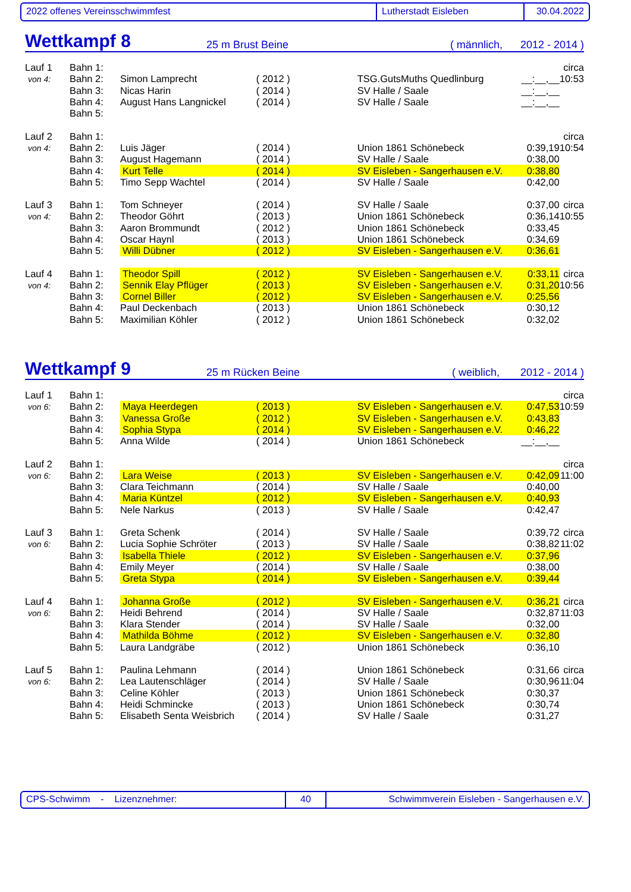2022 offenes Vereinsschwimmfest Lutherstadt Eisleben 30.04.2022
Wettkampf 8
25 m Brust Beine ( männlich, 2012 - 2014 )
| Lauf 1 | Bahn 1: | | | | | circa |
| von 4: | Bahn 2: | Simon Lamprecht | ( 2012 ) | TSG.GutsMuths Quedlinburg | __:__,__ | 10:53 |
| | Bahn 3: | Nicas Harin | ( 2014 ) | SV Halle / Saale | __:__,__ | |
| | Bahn 4: | August Hans Langnickel | ( 2014 ) | SV Halle / Saale | __:__,__ | |
| | Bahn 5: | | | | | |
| Lauf 2 | Bahn 1: | | | | | circa |
| von 4: | Bahn 2: | Luis Jäger | ( 2014 ) | Union 1861 Schönebeck | 0:39,19 | 10:54 |
| | Bahn 3: | August Hagemann | ( 2014 ) | SV Halle / Saale | 0:38,00 | |
| | Bahn 4: | Kurt Telle | ( 2014 ) | SV Eisleben - Sangerhausen e.V. | 0:38,80 | |
| | Bahn 5: | Timo Sepp Wachtel | ( 2014 ) | SV Halle / Saale | 0:42,00 | |
| Lauf 3 | Bahn 1: | Tom Schneyer | ( 2014 ) | SV Halle / Saale | 0:37,00 | circa |
| von 4: | Bahn 2: | Theodor Göhrt | ( 2013 ) | Union 1861 Schönebeck | 0:36,14 | 10:55 |
| | Bahn 3: | Aaron Brommundt | ( 2012 ) | Union 1861 Schönebeck | 0:33,45 | |
| | Bahn 4: | Oscar Haynl | ( 2013 ) | Union 1861 Schönebeck | 0:34,69 | |
| | Bahn 5: | Willi Dübner | ( 2012 ) | SV Eisleben - Sangerhausen e.V. | 0:36,61 | |
| Lauf 4 | Bahn 1: | Theodor Spill | ( 2012 ) | SV Eisleben - Sangerhausen e.V. | 0:33,11 | circa |
| von 4: | Bahn 2: | Sennik Elay Pflüger | ( 2013 ) | SV Eisleben - Sangerhausen e.V. | 0:31,20 | 10:56 |
| | Bahn 3: | Cornel Biller | ( 2012 ) | SV Eisleben - Sangerhausen e.V. | 0:25,56 | |
| | Bahn 4: | Paul Deckenbach | ( 2013 ) | Union 1861 Schönebeck | 0:30,12 | |
| | Bahn 5: | Maximilian Köhler | ( 2012 ) | Union 1861 Schönebeck | 0:32,02 | |
Wettkampf 9
25 m Rücken Beine ( weiblich, 2012 - 2014 )
| Lauf 1 | Bahn 1: | | | | | circa |
| von 6: | Bahn 2: | Maya Heerdegen | ( 2013 ) | SV Eisleben - Sangerhausen e.V. | 0:47,53 | 10:59 |
| | Bahn 3: | Vanessa Große | ( 2012 ) | SV Eisleben - Sangerhausen e.V. | 0:43,83 | |
| | Bahn 4: | Sophia Stypa | ( 2014 ) | SV Eisleben - Sangerhausen e.V. | 0:46,22 | |
| | Bahn 5: | Anna Wilde | ( 2014 ) | Union 1861 Schönebeck | __:__,__ | |
| Lauf 2 | Bahn 1: | | | | | circa |
| von 6: | Bahn 2: | Lara Weise | ( 2013 ) | SV Eisleben - Sangerhausen e.V. | 0:42,09 | 11:00 |
| | Bahn 3: | Clara Teichmann | ( 2014 ) | SV Halle / Saale | 0:40,00 | |
| | Bahn 4: | Maria Küntzel | ( 2012 ) | SV Eisleben - Sangerhausen e.V. | 0:40,93 | |
| | Bahn 5: | Nele Narkus | ( 2013 ) | SV Halle / Saale | 0:42,47 | |
| Lauf 3 | Bahn 1: | Greta Schenk | ( 2014 ) | SV Halle / Saale | 0:39,72 | circa |
| von 6: | Bahn 2: | Lucia Sophie Schröter | ( 2013 ) | SV Halle / Saale | 0:38,82 | 11:02 |
| | Bahn 3: | Isabella Thiele | ( 2012 ) | SV Eisleben - Sangerhausen e.V. | 0:37,96 | |
| | Bahn 4: | Emily Meyer | ( 2014 ) | SV Halle / Saale | 0:38,00 | |
| | Bahn 5: | Greta Stypa | ( 2014 ) | SV Eisleben - Sangerhausen e.V. | 0:39,44 | |
| Lauf 4 | Bahn 1: | Johanna Große | ( 2012 ) | SV Eisleben - Sangerhausen e.V. | 0:36,21 | circa |
| von 6: | Bahn 2: | Heidi Behrend | ( 2014 ) | SV Halle / Saale | 0:32,87 | 11:03 |
| | Bahn 3: | Klara Stender | ( 2014 ) | SV Halle / Saale | 0:32,00 | |
| | Bahn 4: | Mathilda Böhme | ( 2012 ) | SV Eisleben - Sangerhausen e.V. | 0:32,80 | |
| | Bahn 5: | Laura Landgräbe | ( 2012 ) | Union 1861 Schönebeck | 0:36,10 | |
| Lauf 5 | Bahn 1: | Paulina Lehmann | ( 2014 ) | Union 1861 Schönebeck | 0:31,66 | circa |
| von 6: | Bahn 2: | Lea Lautenschläger | ( 2014 ) | SV Halle / Saale | 0:30,96 | 11:04 |
| | Bahn 3: | Celine Köhler | ( 2013 ) | Union 1861 Schönebeck | 0:30,37 | |
| | Bahn 4: | Heidi Schmincke | ( 2013 ) | Union 1861 Schönebeck | 0:30,74 | |
| | Bahn 5: | Elisabeth Senta Weisbrich | ( 2014 ) | SV Halle / Saale | 0:31,27 | |
CPS-Schwimm - Lizenznehmer: 40 Schwimmverein Eisleben - Sangerhausen e.V.